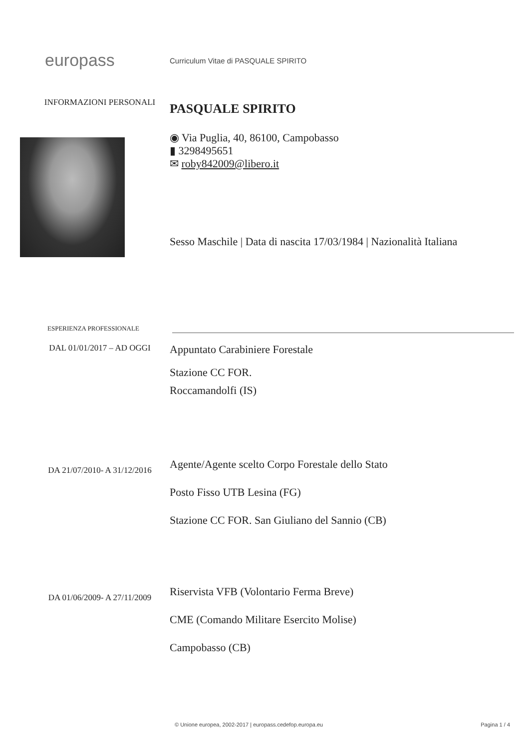europass
Curriculum Vitae di PASQUALE SPIRITO
INFORMAZIONI PERSONALI
PASQUALE SPIRITO
◉ Via Puglia, 40, 86100, Campobasso
▮ 3298495651
✉ roby842009@libero.it
Sesso Maschile | Data di nascita 17/03/1984 | Nazionalità Italiana
ESPERIENZA PROFESSIONALE
DAL 01/01/2017 – AD OGGI
Appuntato Carabiniere Forestale
Stazione CC FOR.
Roccamandolfi (IS)
DA 21/07/2010- A 31/12/2016
Agente/Agente scelto Corpo Forestale dello Stato
Posto Fisso UTB Lesina (FG)
Stazione CC FOR. San Giuliano del Sannio (CB)
DA 01/06/2009- A 27/11/2009
Riservista VFB (Volontario Ferma Breve)
CME (Comando Militare Esercito Molise)
Campobasso (CB)
© Unione europea, 2002-2017 | europass.cedefop.europa.eu
Pagina 1 / 4